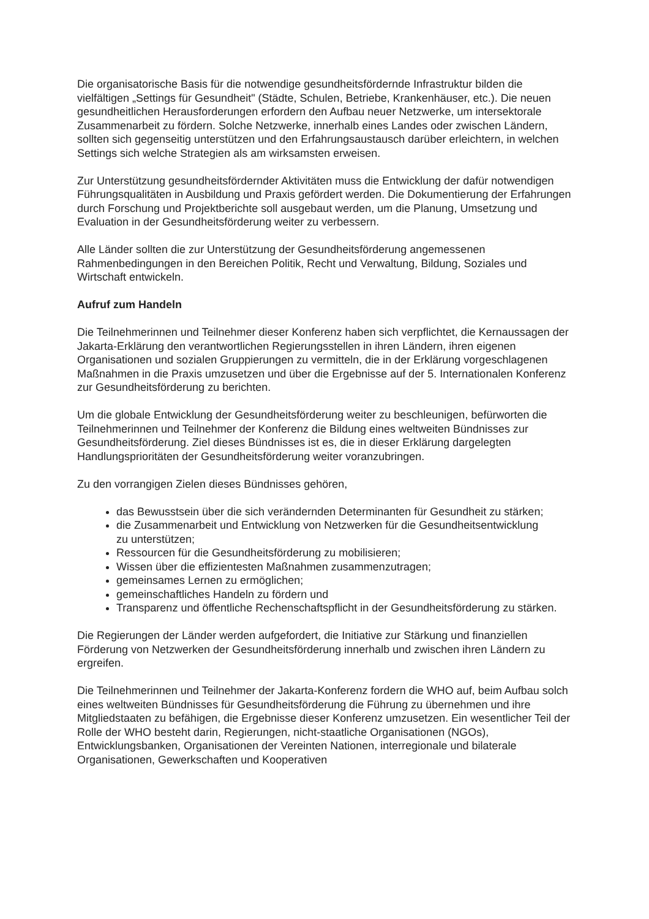Die organisatorische Basis für die notwendige gesundheitsfördernde Infrastruktur bilden die vielfältigen „Settings für Gesundheit" (Städte, Schulen, Betriebe, Krankenhäuser, etc.). Die neuen gesundheitlichen Herausforderungen erfordern den Aufbau neuer Netzwerke, um intersektorale Zusammenarbeit zu fördern. Solche Netzwerke, innerhalb eines Landes oder zwischen Ländern, sollten sich gegenseitig unterstützen und den Erfahrungsaustausch darüber erleichtern, in welchen Settings sich welche Strategien als am wirksamsten erweisen.
Zur Unterstützung gesundheitsfördernder Aktivitäten muss die Entwicklung der dafür notwendigen Führungsqualitäten in Ausbildung und Praxis gefördert werden. Die Dokumentierung der Erfahrungen durch Forschung und Projektberichte soll ausgebaut werden, um die Planung, Umsetzung und Evaluation in der Gesundheitsförderung weiter zu verbessern.
Alle Länder sollten die zur Unterstützung der Gesundheitsförderung angemessenen Rahmenbedingungen in den Bereichen Politik, Recht und Verwaltung, Bildung, Soziales und Wirtschaft entwickeln.
Aufruf zum Handeln
Die Teilnehmerinnen und Teilnehmer dieser Konferenz haben sich verpflichtet, die Kernaussagen der Jakarta-Erklärung den verantwortlichen Regierungsstellen in ihren Ländern, ihren eigenen Organisationen und sozialen Gruppierungen zu vermitteln, die in der Erklärung vorgeschlagenen Maßnahmen in die Praxis umzusetzen und über die Ergebnisse auf der 5. Internationalen Konferenz zur Gesundheitsförderung zu berichten.
Um die globale Entwicklung der Gesundheitsförderung weiter zu beschleunigen, befürworten die Teilnehmerinnen und Teilnehmer der Konferenz die Bildung eines weltweiten Bündnisses zur Gesundheitsförderung. Ziel dieses Bündnisses ist es, die in dieser Erklärung dargelegten Handlungsprioritäten der Gesundheitsförderung weiter voranzubringen.
Zu den vorrangigen Zielen dieses Bündnisses gehören,
das Bewusstsein über die sich verändernden Determinanten für Gesundheit zu stärken;
die Zusammenarbeit und Entwicklung von Netzwerken für die Gesundheitsentwicklung
zu unterstützen;
Ressourcen für die Gesundheitsförderung zu mobilisieren;
Wissen über die effizientesten Maßnahmen zusammenzutragen;
gemeinsames Lernen zu ermöglichen;
gemeinschaftliches Handeln zu fördern und
Transparenz und öffentliche Rechenschaftspflicht in der Gesundheitsförderung zu stärken.
Die Regierungen der Länder werden aufgefordert, die Initiative zur Stärkung und finanziellen Förderung von Netzwerken der Gesundheitsförderung innerhalb und zwischen ihren Ländern zu ergreifen.
Die Teilnehmerinnen und Teilnehmer der Jakarta-Konferenz fordern die WHO auf, beim Aufbau solch eines weltweiten Bündnisses für Gesundheitsförderung die Führung zu übernehmen und ihre Mitgliedstaaten zu befähigen, die Ergebnisse dieser Konferenz umzusetzen. Ein wesentlicher Teil der Rolle der WHO besteht darin, Regierungen, nicht-staatliche Organisationen (NGOs), Entwicklungsbanken, Organisationen der Vereinten Nationen, interregionale und bilaterale Organisationen, Gewerkschaften und Kooperativen